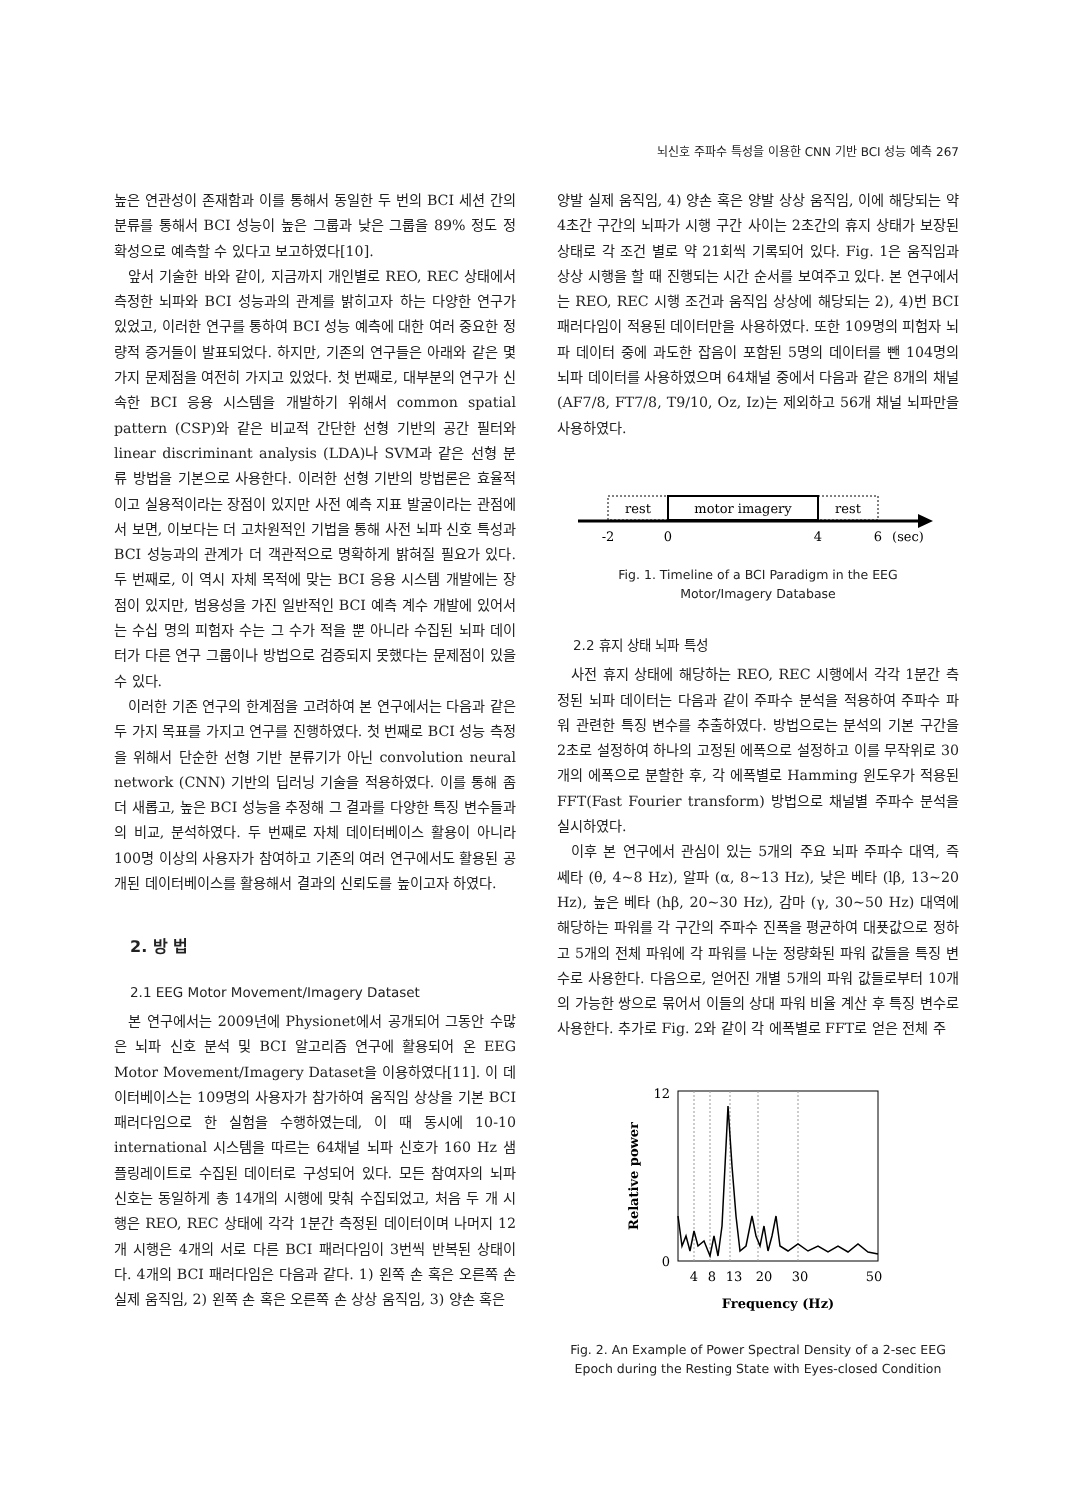뇌신호 주파수 특성을 이용한 CNN 기반 BCI 성능 예측 267
높은 연관성이 존재함과 이를 통해서 동일한 두 번의 BCI 세션 간의 분류를 통해서 BCI 성능이 높은 그룹과 낮은 그룹을 89% 정도 정확성으로 예측할 수 있다고 보고하였다[10].
앞서 기술한 바와 같이, 지금까지 개인별로 REO, REC 상태에서 측정한 뇌파와 BCI 성능과의 관계를 밝히고자 하는 다양한 연구가 있었고, 이러한 연구를 통하여 BCI 성능 예측에 대한 여러 중요한 정량적 증거들이 발표되었다. 하지만, 기존의 연구들은 아래와 같은 몇 가지 문제점을 여전히 가지고 있었다. 첫 번째로, 대부분의 연구가 신속한 BCI 응용 시스템을 개발하기 위해서 common spatial pattern (CSP)와 같은 비교적 간단한 선형 기반의 공간 필터와 linear discriminant analysis (LDA)나 SVM과 같은 선형 분류 방법을 기본으로 사용한다. 이러한 선형 기반의 방법론은 효율적이고 실용적이라는 장점이 있지만 사전 예측 지표 발굴이라는 관점에서 보면, 이보다는 더 고차원적인 기법을 통해 사전 뇌파 신호 특성과 BCI 성능과의 관계가 더 객관적으로 명확하게 밝혀질 필요가 있다. 두 번째로, 이 역시 자체 목적에 맞는 BCI 응용 시스템 개발에는 장점이 있지만, 범용성을 가진 일반적인 BCI 예측 계수 개발에 있어서는 수십 명의 피험자 수는 그 수가 적을 뿐 아니라 수집된 뇌파 데이터가 다른 연구 그룹이나 방법으로 검증되지 못했다는 문제점이 있을 수 있다.
이러한 기존 연구의 한계점을 고려하여 본 연구에서는 다음과 같은 두 가지 목표를 가지고 연구를 진행하였다. 첫 번째로 BCI 성능 측정을 위해서 단순한 선형 기반 분류기가 아닌 convolution neural network (CNN) 기반의 딥러닝 기술을 적용하였다. 이를 통해 좀 더 새롭고, 높은 BCI 성능을 추정해 그 결과를 다양한 특징 변수들과의 비교, 분석하였다. 두 번째로 자체 데이터베이스 활용이 아니라 100명 이상의 사용자가 참여하고 기존의 여러 연구에서도 활용된 공개된 데이터베이스를 활용해서 결과의 신뢰도를 높이고자 하였다.
2. 방 법
2.1 EEG Motor Movement/Imagery Dataset
본 연구에서는 2009년에 Physionet에서 공개되어 그동안 수많은 뇌파 신호 분석 및 BCI 알고리즘 연구에 활용되어 온 EEG Motor Movement/Imagery Dataset을 이용하였다[11]. 이 데이터베이스는 109명의 사용자가 참가하여 움직임 상상을 기본 BCI 패러다임으로 한 실험을 수행하였는데, 이 때 동시에 10-10 international 시스템을 따르는 64채널 뇌파 신호가 160 Hz 샘플링레이트로 수집된 데이터로 구성되어 있다. 모든 참여자의 뇌파 신호는 동일하게 총 14개의 시행에 맞춰 수집되었고, 처음 두 개 시행은 REO, REC 상태에 각각 1분간 측정된 데이터이며 나머지 12개 시행은 4개의 서로 다른 BCI 패러다임이 3번씩 반복된 상태이다. 4개의 BCI 패러다임은 다음과 같다. 1) 왼쪽 손 혹은 오른쪽 손 실제 움직임, 2) 왼쪽 손 혹은 오른쪽 손 상상 움직임, 3) 양손 혹은
양발 실제 움직임, 4) 양손 혹은 양발 상상 움직임, 이에 해당되는 약 4초간 구간의 뇌파가 시행 구간 사이는 2초간의 휴지 상태가 보장된 상태로 각 조건 별로 약 21회씩 기록되어 있다. Fig. 1은 움직임과 상상 시행을 할 때 진행되는 시간 순서를 보여주고 있다. 본 연구에서는 REO, REC 시행 조건과 움직임 상상에 해당되는 2), 4)번 BCI 패러다임이 적용된 데이터만을 사용하였다. 또한 109명의 피험자 뇌파 데이터 중에 과도한 잡음이 포함된 5명의 데이터를 뺀 104명의 뇌파 데이터를 사용하였으며 64채널 중에서 다음과 같은 8개의 채널 (AF7/8, FT7/8, T9/10, Oz, Iz)는 제외하고 56개 채널 뇌파만을 사용하였다.
rest
motor imagery
rest
-2
0
4
6
(sec)
Fig. 1. Timeline of a BCI Paradigm in the EEG
Motor/Imagery Database
2.2 휴지 상태 뇌파 특성
사전 휴지 상태에 해당하는 REO, REC 시행에서 각각 1분간 측정된 뇌파 데이터는 다음과 같이 주파수 분석을 적용하여 주파수 파워 관련한 특징 변수를 추출하였다. 방법으로는 분석의 기본 구간을 2초로 설정하여 하나의 고정된 에폭으로 설정하고 이를 무작위로 30개의 에폭으로 분할한 후, 각 에폭별로 Hamming 윈도우가 적용된 FFT(Fast Fourier transform) 방법으로 채널별 주파수 분석을 실시하였다.
이후 본 연구에서 관심이 있는 5개의 주요 뇌파 주파수 대역, 즉 쎄타 (θ, 4~8 Hz), 알파 (α, 8~13 Hz), 낮은 베타 (lβ, 13~20 Hz), 높은 베타 (hβ, 20~30 Hz), 감마 (γ, 30~50 Hz) 대역에 해당하는 파워를 각 구간의 주파수 진폭을 평균하여 대푯값으로 정하고 5개의 전체 파워에 각 파워를 나눈 정량화된 파워 값들을 특징 변수로 사용한다. 다음으로, 얻어진 개별 5개의 파워 값들로부터 10개의 가능한 쌍으로 묶어서 이들의 상대 파워 비율 계산 후 특징 변수로 사용한다. 추가로 Fig. 2와 같이 각 에폭별로 FFT로 얻은 전체 주
12
0
4
8
13
20
30
50
Frequency (Hz)
Relative power
Fig. 2. An Example of Power Spectral Density of a 2-sec EEG
Epoch during the Resting State with Eyes-closed Condition